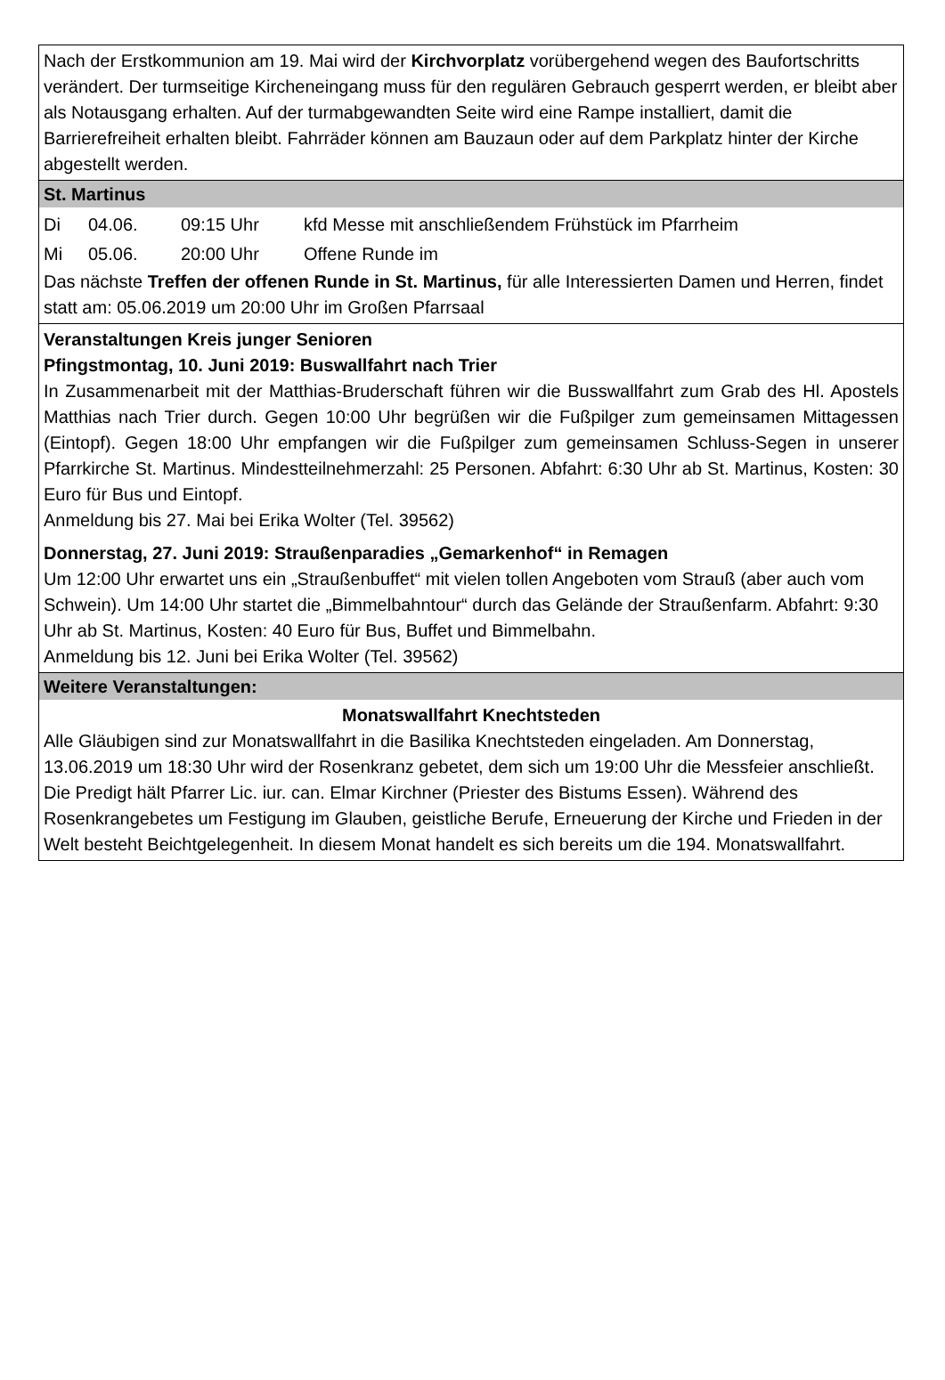Nach der Erstkommunion am 19. Mai wird der Kirchvorplatz vorübergehend wegen des Baufortschritts verändert. Der turmseitige Kircheneingang muss für den regulären Gebrauch gesperrt werden, er bleibt aber als Notausgang erhalten. Auf der turmabgewandten Seite wird eine Rampe installiert, damit die Barrierefreiheit erhalten bleibt. Fahrräder können am Bauzaun oder auf dem Parkplatz hinter der Kirche abgestellt werden.
St. Martinus
| Di | 04.06. | 09:15 Uhr | kfd Messe mit anschließendem Frühstück im Pfarrheim |
| Mi | 05.06. | 20:00 Uhr | Offene Runde im |
Das nächste Treffen der offenen Runde in St. Martinus, für alle Interessierten Damen und Herren, findet statt am: 05.06.2019 um 20:00 Uhr im Großen Pfarrsaal
Veranstaltungen Kreis junger Senioren
Pfingstmontag, 10. Juni 2019: Buswallfahrt nach Trier
In Zusammenarbeit mit der Matthias-Bruderschaft führen wir die Busswallfahrt zum Grab des Hl. Apostels Matthias nach Trier durch. Gegen 10:00 Uhr begrüßen wir die Fußpilger zum gemeinsamen Mittagessen (Eintopf). Gegen 18:00 Uhr empfangen wir die Fußpilger zum gemeinsamen Schluss-Segen in unserer Pfarrkirche St. Martinus. Mindestteilnehmerzahl: 25 Personen. Abfahrt: 6:30 Uhr ab St. Martinus, Kosten: 30 Euro für Bus und Eintopf.
Anmeldung bis 27. Mai bei Erika Wolter (Tel. 39562)
Donnerstag, 27. Juni 2019: Straußenparadies „Gemarkenhof“ in Remagen
Um 12:00 Uhr erwartet uns ein „Straußenbuffet“ mit vielen tollen Angeboten vom Strauß (aber auch vom Schwein). Um 14:00 Uhr startet die „Bimmelbahntour“ durch das Gelände der Straußenfarm. Abfahrt: 9:30 Uhr ab St. Martinus, Kosten: 40 Euro für Bus, Buffet und Bimmelbahn.
Anmeldung bis 12. Juni bei Erika Wolter (Tel. 39562)
Weitere Veranstaltungen:
Monatswallfahrt Knechtsteden
Alle Gläubigen sind zur Monatswallfahrt in die Basilika Knechtsteden eingeladen. Am Donnerstag, 13.06.2019 um 18:30 Uhr wird der Rosenkranz gebetet, dem sich um 19:00 Uhr die Messfeier anschließt. Die Predigt hält Pfarrer Lic. iur. can. Elmar Kirchner (Priester des Bistums Essen). Während des Rosenkrangebetes um Festigung im Glauben, geistliche Berufe, Erneuerung der Kirche und Frieden in der Welt besteht Beichtgelegenheit. In diesem Monat handelt es sich bereits um die 194. Monatswallfahrt.